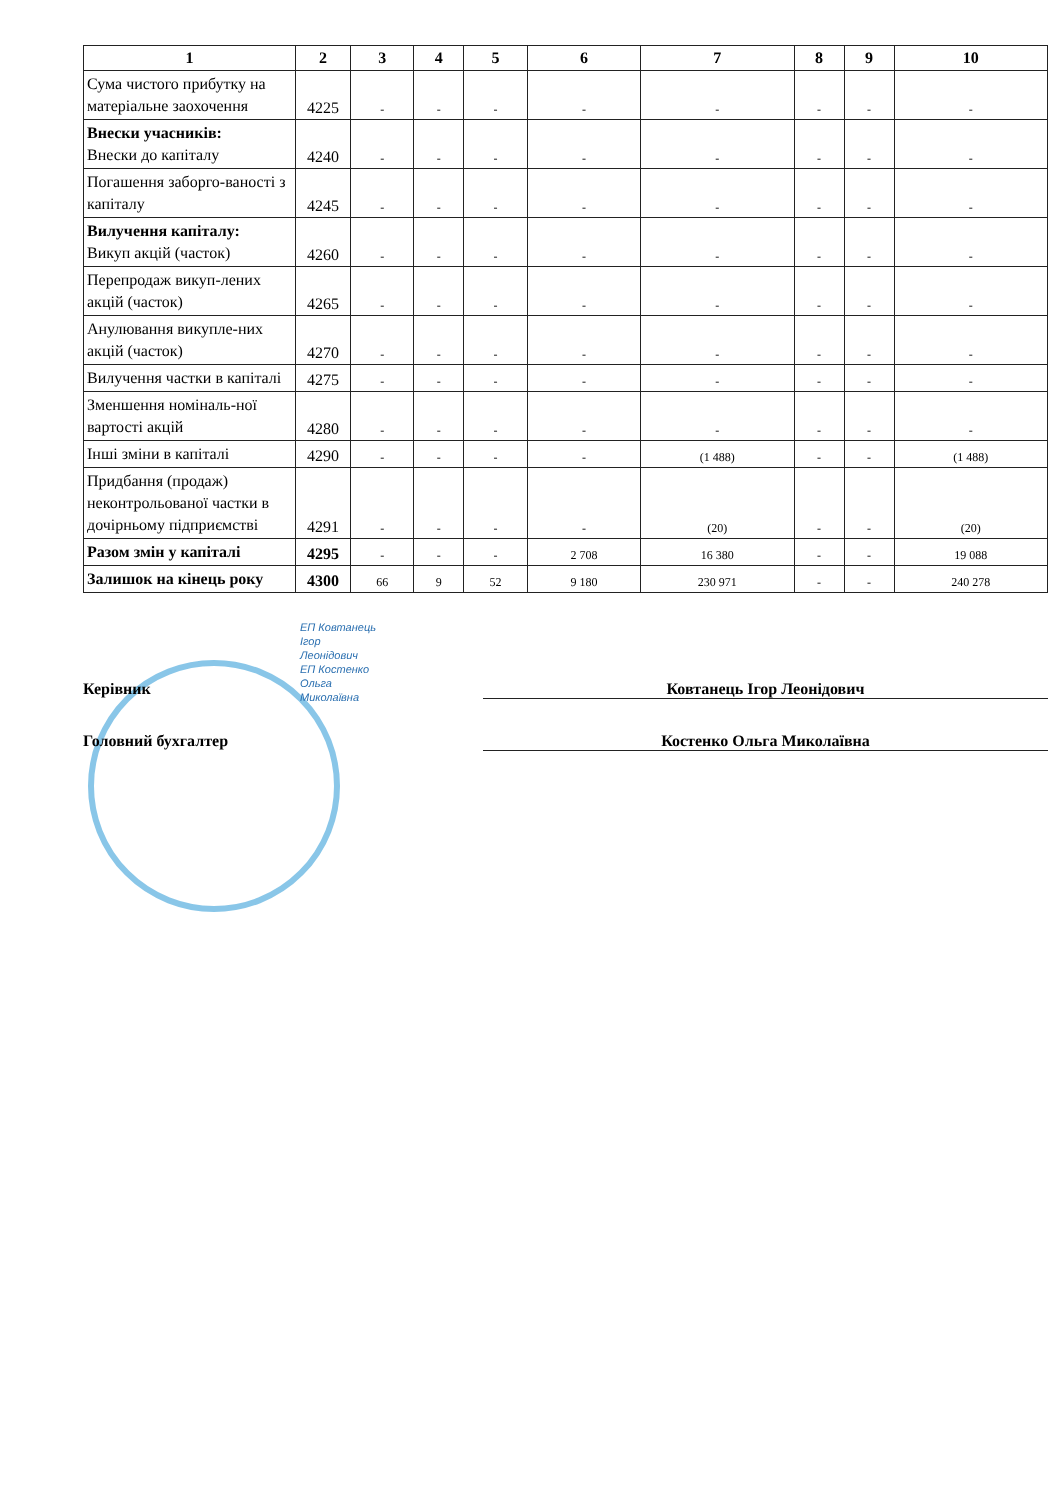| 1 | 2 | 3 | 4 | 5 | 6 | 7 | 8 | 9 | 10 |
| --- | --- | --- | --- | --- | --- | --- | --- | --- | --- |
| Сума чистого прибутку на матеріальне заохочення | 4225 | - | - | - | - | - | - | - | - |
| Внески учасників: Внески до капіталу | 4240 | - | - | - | - | - | - | - | - |
| Погашення заборго-ваності з капіталу | 4245 | - | - | - | - | - | - | - | - |
| Вилучення капіталу: Викуп акцій (часток) | 4260 | - | - | - | - | - | - | - | - |
| Перепродаж викуп-лених акцій (часток) | 4265 | - | - | - | - | - | - | - | - |
| Анулювання викупле-них акцій (часток) | 4270 | - | - | - | - | - | - | - | - |
| Вилучення частки в капіталі | 4275 | - | - | - | - | - | - | - | - |
| Зменшення номіналь-ної вартості акцій | 4280 | - | - | - | - | - | - | - | - |
| Інші зміни в капіталі | 4290 | - | - | - | - | (1 488) | - | - | (1 488) |
| Придбання (продаж) неконтрольованої частки в дочірньому підприємстві | 4291 | - | - | - | - | (20) | - | - | (20) |
| Разом змін у капіталі | 4295 | - | - | - | 2 708 | 16 380 | - | - | 19 088 |
| Залишок на кінець року | 4300 | 66 | 9 | 52 | 9 180 | 230 971 | - | - | 240 278 |
ЕП Ковтанець
Ігор
Леонідович
ЕП Костенко
Ольга
Миколаївна
Керівник Ковтанець Ігор Леонідович
Головний бухгалтер Костенко Ольга Миколаївна